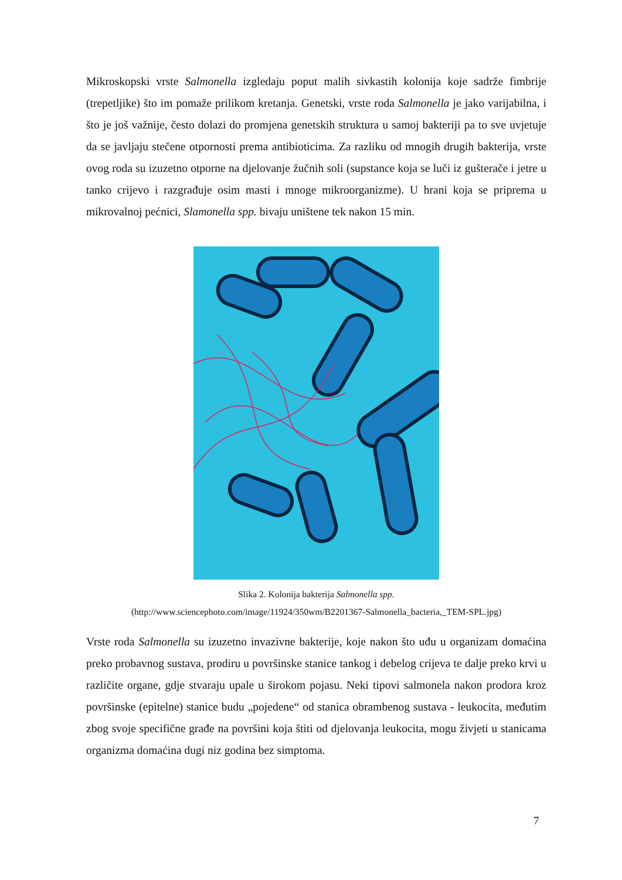Mikroskopski vrste Salmonella izgledaju poput malih sivkastih kolonija koje sadrže fimbrije (trepetljike) što im pomaže prilikom kretanja. Genetski, vrste roda Salmonella je jako varijabilna, i što je još važnije, često dolazi do promjena genetskih struktura u samoj bakteriji pa to sve uvjetuje da se javljaju stečene otpornosti prema antibioticima. Za razliku od mnogih drugih bakterija, vrste ovog roda su izuzetno otporne na djelovanje žučnih soli (supstance koja se luči iz gušterače i jetre u tanko crijevo i razgrađuje osim masti i mnoge mikroorganizme). U hrani koja se priprema u mikrovalnoj pećnici, Slamonella spp. bivaju uništene tek nakon 15 min.
Slika 2. Kolonija bakterija Salmonella spp.
(http://www.sciencephoto.com/image/11924/350wm/B2201367-Salmonella_bacteria,_TEM-SPL.jpg)
Vrste roda Salmonella su izuzetno invazivne bakterije, koje nakon što uđu u organizam domaćina preko probavnog sustava, prodiru u površinske stanice tankog i debelog crijeva te dalje preko krvi u različite organe, gdje stvaraju upale u širokom pojasu. Neki tipovi salmonela nakon prodora kroz površinske (epitelne) stanice budu „pojedene“ od stanica obrambenog sustava - leukocita, međutim zbog svoje specifične građe na površini koja štiti od djelovanja leukocita, mogu živjeti u stanicama organizma domaćina dugi niz godina bez simptoma.
7